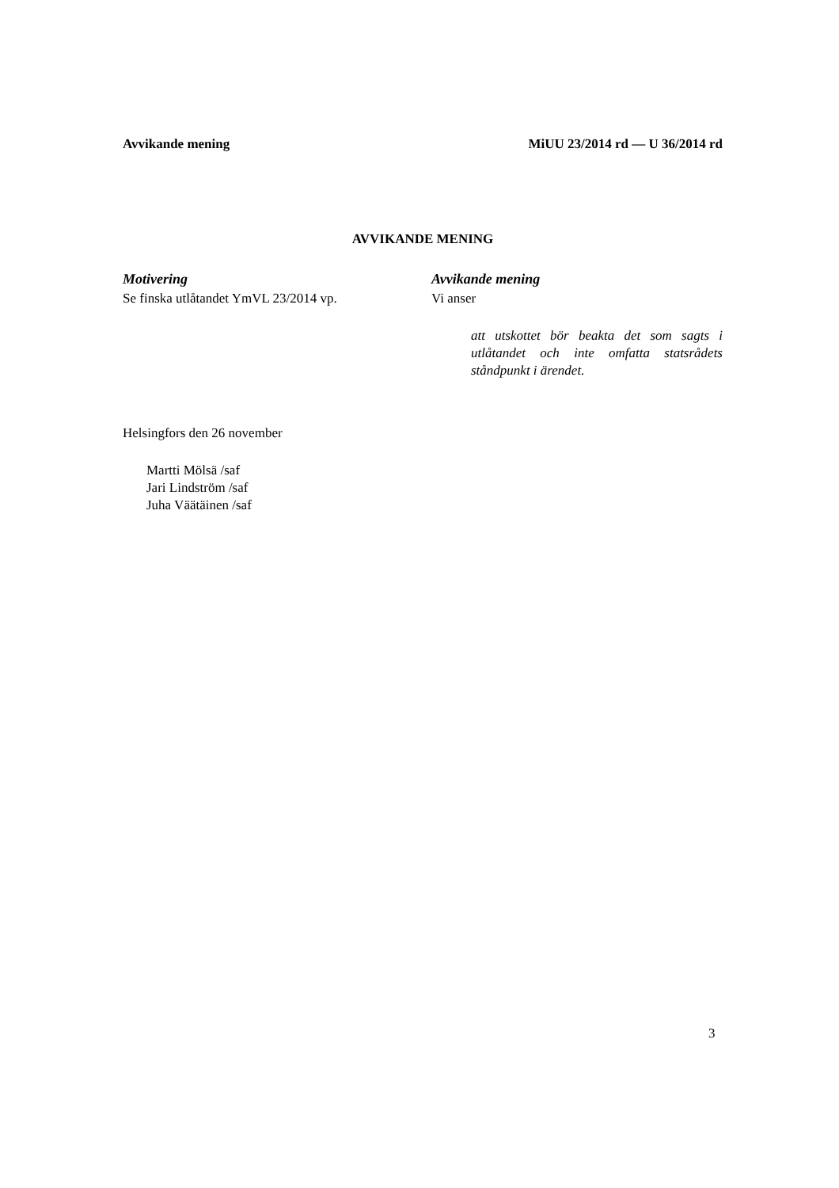Avvikande mening MiUU 23/2014 rd — U 36/2014 rd
AVVIKANDE MENING
Motivering
Se finska utlåtandet YmVL 23/2014 vp.
Avvikande mening
Vi anser
att utskottet bör beakta det som sagts i utlåtandet och inte omfatta statsrådets ståndpunkt i ärendet.
Helsingfors den 26 november
Martti Mölsä /saf
Jari Lindström /saf
Juha Väätäinen /saf
3